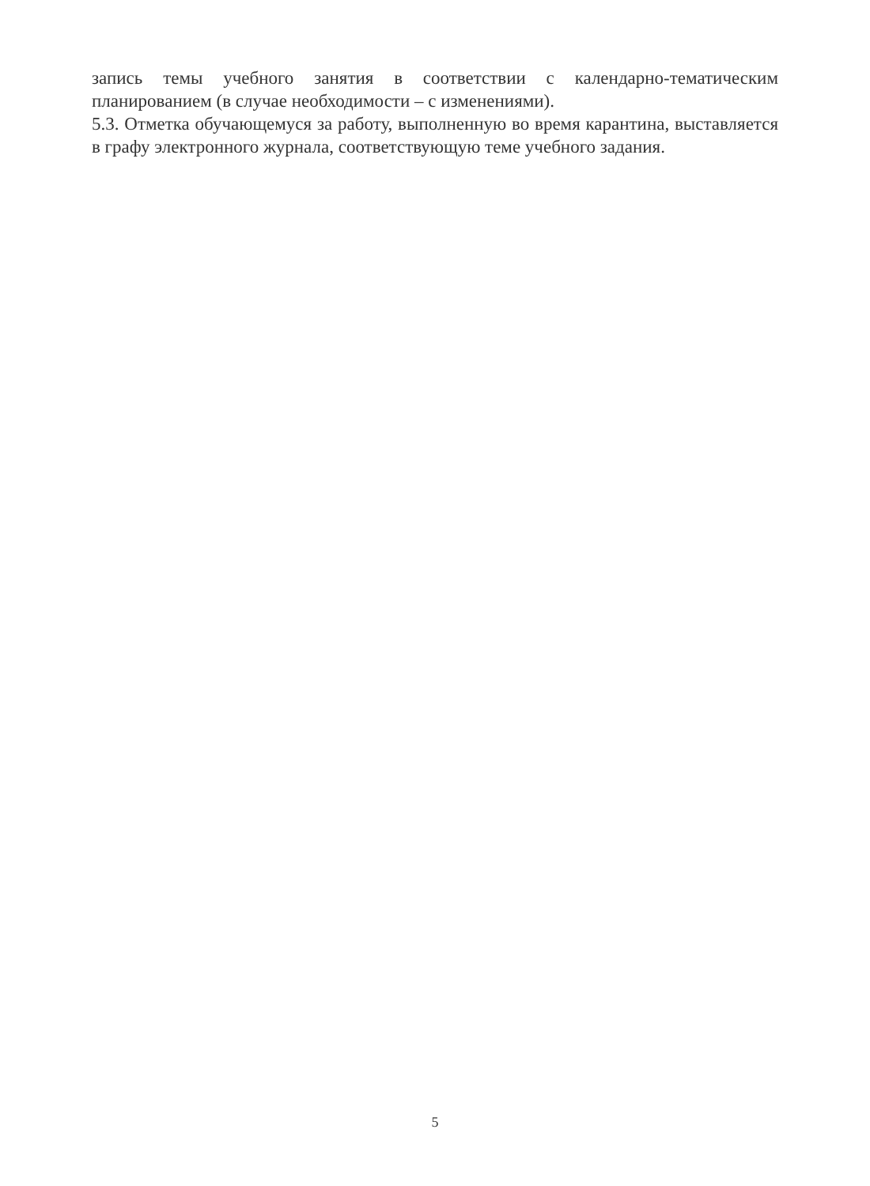запись темы учебного занятия в соответствии с календарно-тематическим планированием (в случае необходимости – с изменениями).
5.3. Отметка обучающемуся за работу, выполненную во время карантина, выставляется в графу электронного журнала, соответствующую теме учебного задания.
5